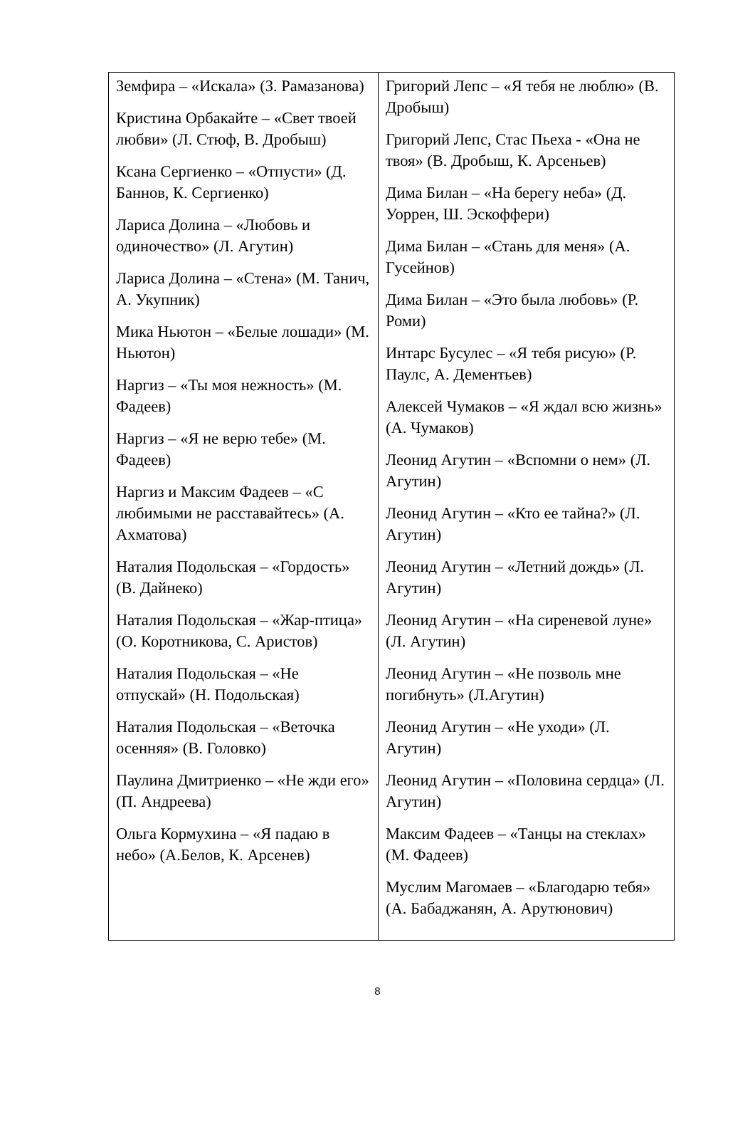| Земфира – «Искала» (З. Рамазанова) Кристина Орбакайте – «Свет твоей любви» (Л. Стюф, В. Дробыш) Ксана Сергиенко – «Отпусти» (Д. Баннов, К. Сергиенко) Лариса Долина – «Любовь и одиночество» (Л. Агутин) Лариса Долина – «Стена» (М. Танич, А. Укупник) Мика Ньютон – «Белые лошади» (М. Ньютон) Наргиз – «Ты моя нежность» (М. Фадеев) Наргиз – «Я не верю тебе» (М. Фадеев) Наргиз и Максим Фадеев – «С любимыми не расставайтесь» (А. Ахматова) Наталия Подольская – «Гордость» (В. Дайнеко) Наталия Подольская – «Жар-птица» (О. Коротникова, С. Аристов) Наталия Подольская – «Не отпускай» (Н. Подольская) Наталия Подольская – «Веточка осенняя» (В. Головко) Паулина Дмитриенко – «Не жди его» (П. Андреева) Ольга Кормухина – «Я падаю в небо» (А.Белов, К. Арсенев) | Григорий Лепс – «Я тебя не люблю» (В. Дробыш) Григорий Лепс, Стас Пьеха - «Она не твоя» (В. Дробыш, К. Арсеньев) Дима Билан – «На берегу неба» (Д. Уоррен, Ш. Эскоффери) Дима Билан – «Стань для меня» (А. Гусейнов) Дима Билан – «Это была любовь» (Р. Роми) Интарс Бусулес – «Я тебя рисую» (Р. Паулс, А. Дементьев) Алексей Чумаков – «Я ждал всю жизнь» (А. Чумаков) Леонид Агутин – «Вспомни о нем» (Л. Агутин) Леонид Агутин – «Кто ее тайна?» (Л. Агутин) Леонид Агутин – «Летний дождь» (Л. Агутин) Леонид Агутин – «На сиреневой луне» (Л. Агутин) Леонид Агутин – «Не позволь мне погибнуть» (Л.Агутин) Леонид Агутин – «Не уходи» (Л. Агутин) Леонид Агутин – «Половина сердца» (Л. Агутин) Максим Фадеев – «Танцы на стеклах» (М. Фадеев) Муслим Магомаев – «Благодарю тебя» (А. Бабаджанян, А. Арутюнович) |
8